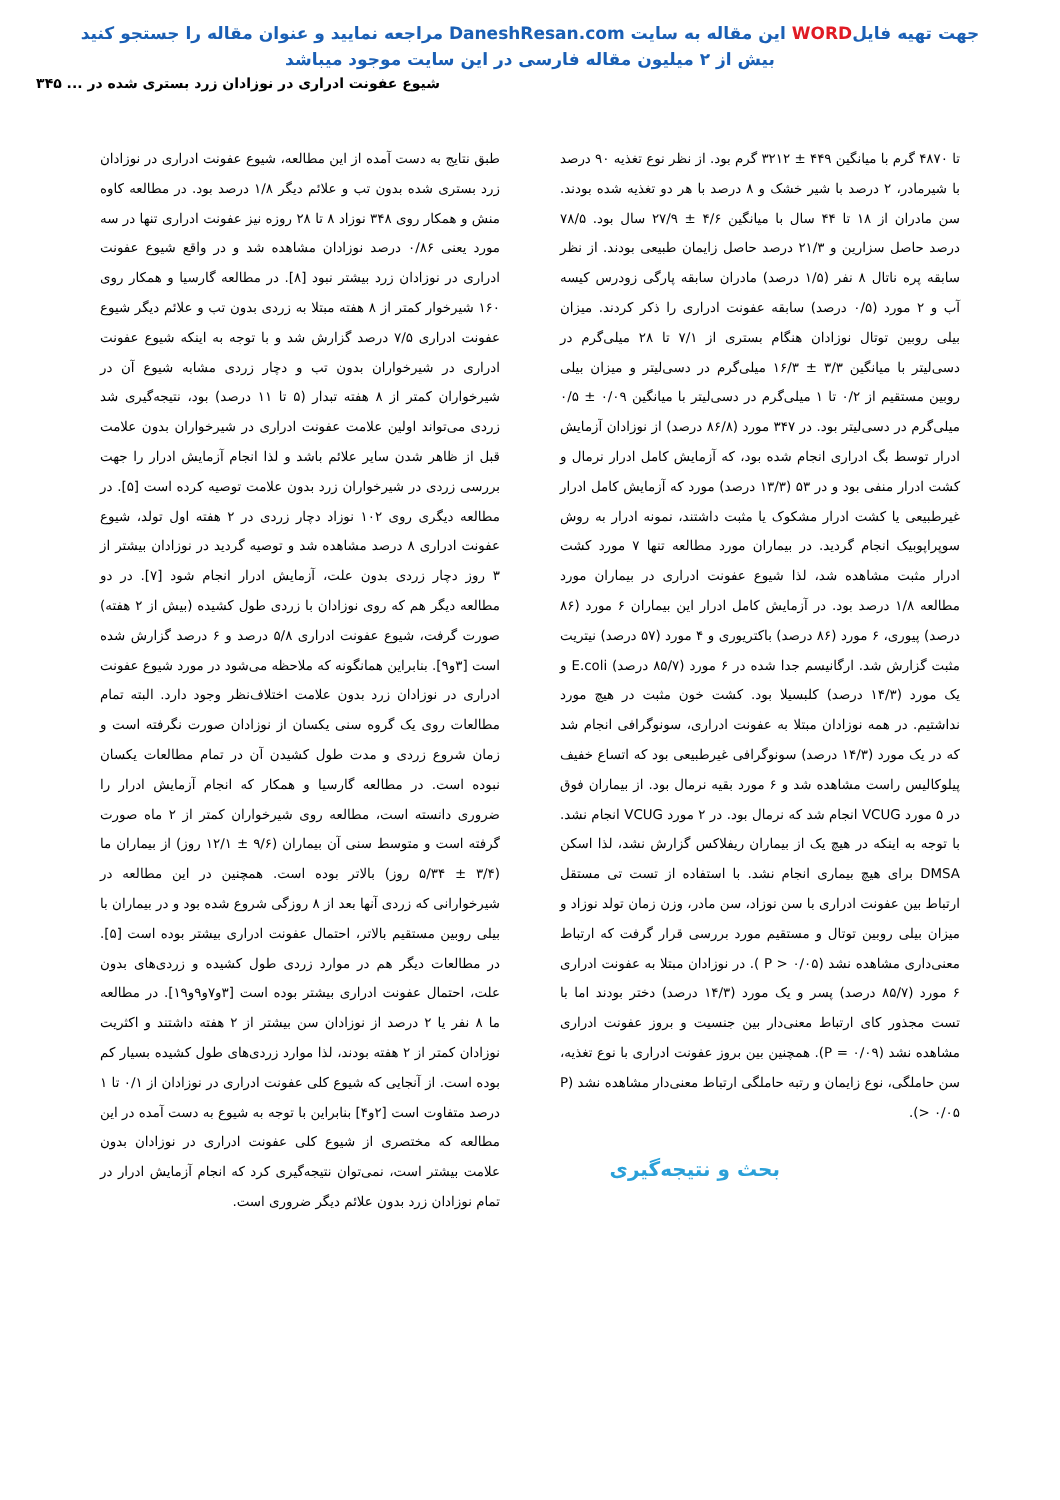جهت تهیه فایلWORD این مقاله به سایت DaneshResan.com مراجعه نمایید و عنوان مقاله را جستجو کنید
بیش از ۲ میلیون مقاله فارسی در این سایت موجود میباشد
شیوع عفونت ادراری در نوزادان زرد بستری شده در ... ۳۴۵
تا ۴۸۷۰ گرم با میانگین ۴۴۹ ± ۳۲۱۲ گرم بود. از نظر نوع تغذیه ۹۰ درصد با شیرمادر، ۲ درصد با شیر خشک و ۸ درصد با هر دو تغذیه شده بودند. سن مادران از ۱۸ تا ۴۴ سال با میانگین ۴/۶ ± ۲۷/۹ سال بود. ۷۸/۵ درصد حاصل سزارین و ۲۱/۳ درصد حاصل زایمان طبیعی بودند. از نظر سابقه پره ناتال ۸ نفر (۱/۵ درصد) مادران سابقه پارگی زودرس کیسه آب و ۲ مورد (۰/۵ درصد) سابقه عفونت ادراری را ذکر کردند. میزان بیلی روبین توتال نوزادان هنگام بستری از ۷/۱ تا ۲۸ میلی‌گرم در دسی‌لیتر با میانگین ۳/۳ ± ۱۶/۳ میلی‌گرم در دسی‌لیتر و میزان بیلی روبین مستقیم از ۰/۲ تا ۱ میلی‌گرم در دسی‌لیتر با میانگین ۰/۰۹ ± ۰/۵ میلی‌گرم در دسی‌لیتر بود. در ۳۴۷ مورد (۸۶/۸ درصد) از نوزادان آزمایش ادرار توسط بگ ادراری انجام شده بود، که آزمایش کامل ادرار نرمال و کشت ادرار منفی بود و در ۵۳ (۱۳/۳ درصد) مورد که آزمایش کامل ادرار غیرطبیعی یا کشت ادرار مشکوک یا مثبت داشتند، نمونه ادرار به روش سوپراپوبیک انجام گردید. در بیماران مورد مطالعه تنها ۷ مورد کشت ادرار مثبت مشاهده شد، لذا شیوع عفونت ادراری در بیماران مورد مطالعه ۱/۸ درصد بود. در آزمایش کامل ادرار این بیماران ۶ مورد (۸۶ درصد) پیوری، ۶ مورد (۸۶ درصد) باکتریوری و ۴ مورد (۵۷ درصد) نیتریت مثبت گزارش شد. ارگانیسم جدا شده در ۶ مورد (۸۵/۷ درصد) E.coli و یک مورد (۱۴/۳ درصد) کلبسیلا بود. کشت خون مثبت در هیچ مورد نداشتیم. در همه نوزادان مبتلا به عفونت ادراری، سونوگرافی انجام شد که در یک مورد (۱۴/۳ درصد) سونوگرافی غیرطبیعی بود که اتساع خفیف پیلوکالیس راست مشاهده شد و ۶ مورد بقیه نرمال بود. از بیماران فوق در ۵ مورد VCUG انجام شد که نرمال بود. در ۲ مورد VCUG انجام نشد. با توجه به اینکه در هیچ یک از بیماران ریفلاکس گزارش نشد، لذا اسکن DMSA برای هیچ بیماری انجام نشد. با استفاده از تست تی مستقل ارتباط بین عفونت ادراری با سن نوزاد، سن مادر، وزن زمان تولد نوزاد و میزان بیلی روبین توتال و مستقیم مورد بررسی قرار گرفت که ارتباط معنی‌داری مشاهده نشد (P > ۰/۰۵ ). در نوزادان مبتلا به عفونت ادراری ۶ مورد (۸۵/۷ درصد) پسر و یک مورد (۱۴/۳ درصد) دختر بودند اما با تست مجذور کای ارتباط معنی‌دار بین جنسیت و بروز عفونت ادراری مشاهده نشد (P = ۰/۰۹). همچنین بین بروز عفونت ادراری با نوع تغذیه، سن حاملگی، نوع زایمان و رتبه حاملگی ارتباط معنی‌دار مشاهده نشد (P > ۰/۰۵).
بحث و نتیجه‌گیری
طبق نتایج به دست آمده از این مطالعه، شیوع عفونت ادراری در نوزادان زرد بستری شده بدون تب و علائم دیگر ۱/۸ درصد بود. در مطالعه کاوه منش و همکار روی ۳۴۸ نوزاد ۸ تا ۲۸ روزه نیز عفونت ادراری تنها در سه مورد یعنی ۰/۸۶ درصد نوزادان مشاهده شد و در واقع شیوع عفونت ادراری در نوزادان زرد بیشتر نبود [۸]. در مطالعه گارسیا و همکار روی ۱۶۰ شیرخوار کمتر از ۸ هفته مبتلا به زردی بدون تب و علائم دیگر شیوع عفونت ادراری ۷/۵ درصد گزارش شد و با توجه به اینکه شیوع عفونت ادراری در شیرخواران بدون تب و دچار زردی مشابه شیوع آن در شیرخواران کمتر از ۸ هفته تبدار (۵ تا ۱۱ درصد) بود، نتیجه‌گیری شد زردی می‌تواند اولین علامت عفونت ادراری در شیرخواران بدون علامت قبل از ظاهر شدن سایر علائم باشد و لذا انجام آزمایش ادرار را جهت بررسی زردی در شیرخواران زرد بدون علامت توصیه کرده است [۵]. در مطالعه دیگری روی ۱۰۲ نوزاد دچار زردی در ۲ هفته اول تولد، شیوع عفونت ادراری ۸ درصد مشاهده شد و توصیه گردید در نوزادان بیشتر از ۳ روز دچار زردی بدون علت، آزمایش ادرار انجام شود [۷]. در دو مطالعه دیگر هم که روی نوزادان با زردی طول کشیده (بیش از ۲ هفته) صورت گرفت، شیوع عفونت ادراری ۵/۸ درصد و ۶ درصد گزارش شده است [۳و۹]. بنابراین همانگونه که ملاحظه می‌شود در مورد شیوع عفونت ادراری در نوزادان زرد بدون علامت اختلاف‌نظر وجود دارد. البته تمام مطالعات روی یک گروه سنی یکسان از نوزادان صورت نگرفته است و زمان شروع زردی و مدت طول کشیدن آن در تمام مطالعات یکسان نبوده است. در مطالعه گارسیا و همکار که انجام آزمایش ادرار را ضروری دانسته است، مطالعه روی شیرخواران کمتر از ۲ ماه صورت گرفته است و متوسط سنی آن بیماران (۹/۶ ± ۱۲/۱ روز) از بیماران ما (۳/۴ ± ۵/۳۴ روز) بالاتر بوده است. همچنین در این مطالعه در شیرخوارانی که زردی آنها بعد از ۸ روزگی شروع شده بود و در بیماران با بیلی روبین مستقیم بالاتر، احتمال عفونت ادراری بیشتر بوده است [۵]. در مطالعات دیگر هم در موارد زردی طول کشیده و زردی‌های بدون علت، احتمال عفونت ادراری بیشتر بوده است [۳و۷و۹و۱۹]. در مطالعه ما ۸ نفر یا ۲ درصد از نوزادان سن بیشتر از ۲ هفته داشتند و اکثریت نوزادان کمتر از ۲ هفته بودند، لذا موارد زردی‌های طول کشیده بسیار کم بوده است. از آنجایی که شیوع کلی عفونت ادراری در نوزادان از ۰/۱ تا ۱ درصد متفاوت است [۲و۴] بنابراین با توجه به شیوع به دست آمده در این مطالعه که مختصری از شیوع کلی عفونت ادراری در نوزادان بدون علامت بیشتر است، نمی‌توان نتیجه‌گیری کرد که انجام آزمایش ادرار در تمام نوزادان زرد بدون علائم دیگر ضروری است.